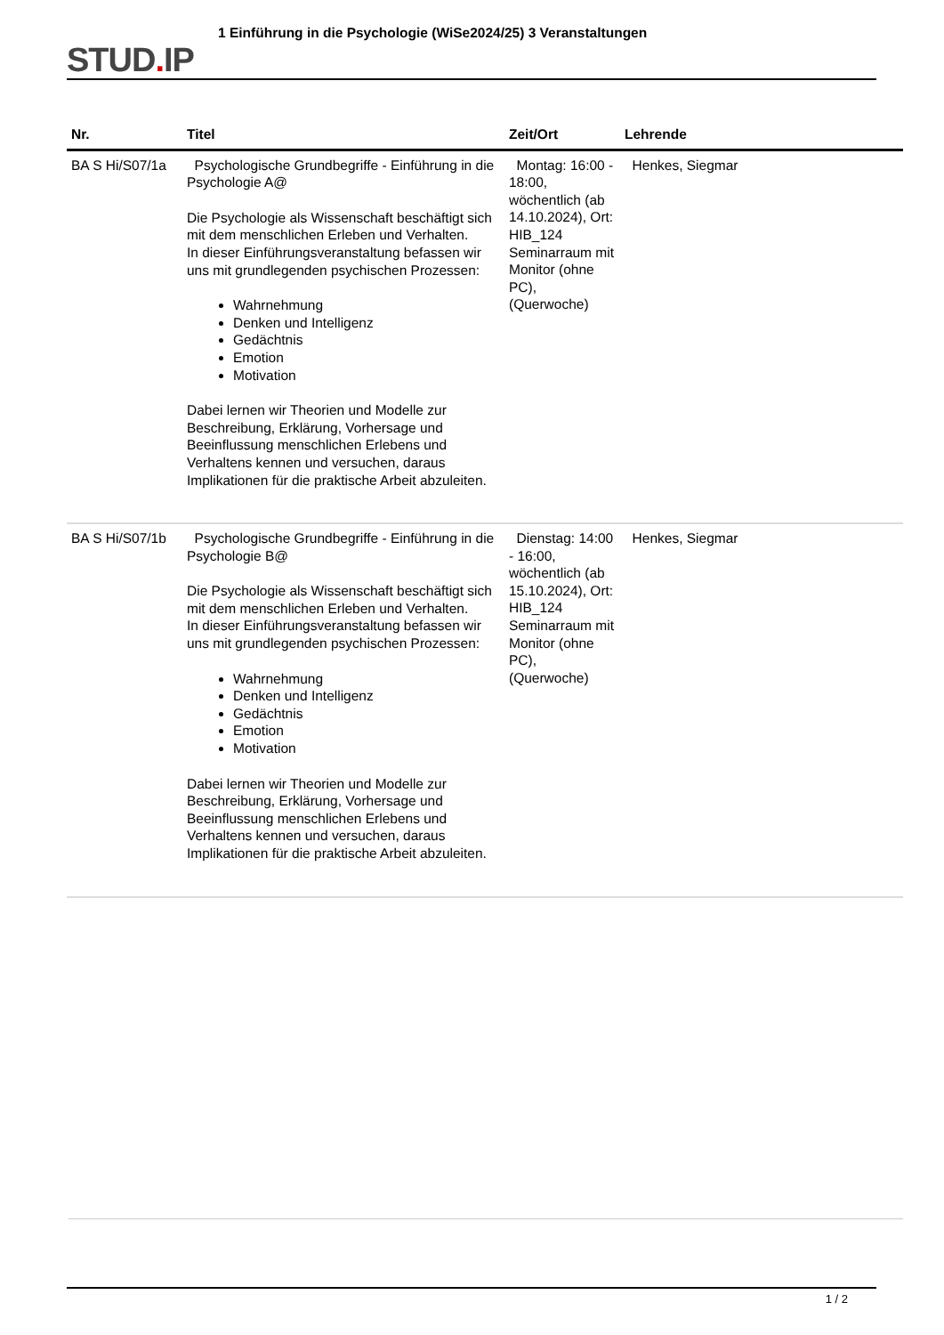STUD. IP
1 Einführung in die Psychologie (WiSe2024/25) 3 Veranstaltungen
| Nr. | Titel | Zeit/Ort | Lehrende |
| --- | --- | --- | --- |
| BA S Hi/S07/1a | Psychologische Grundbegriffe - Einführung in die Psychologie A@ Die Psychologie als Wissenschaft beschäftigt sich mit dem menschlichen Erleben und Verhalten. In dieser Einführungsveranstaltung befassen wir uns mit grundlegenden psychischen Prozessen: Wahrnehmung Denken und Intelligenz Gedächtnis Emotion Motivation Dabei lernen wir Theorien und Modelle zur Beschreibung, Erklärung, Vorhersage und Beeinflussung menschlichen Erlebens und Verhaltens kennen und versuchen, daraus Implikationen für die praktische Arbeit abzuleiten. | Montag: 16:00 - 18:00, wöchentlich (ab 14.10.2024), Ort: HIB_124 Seminarraum mit Monitor (ohne PC), (Querwoche) | Henkes, Siegmar |
| BA S Hi/S07/1b | Psychologische Grundbegriffe - Einführung in die Psychologie B@ Die Psychologie als Wissenschaft beschäftigt sich mit dem menschlichen Erleben und Verhalten. In dieser Einführungsveranstaltung befassen wir uns mit grundlegenden psychischen Prozessen: Wahrnehmung Denken und Intelligenz Gedächtnis Emotion Motivation Dabei lernen wir Theorien und Modelle zur Beschreibung, Erklärung, Vorhersage und Beeinflussung menschlichen Erlebens und Verhaltens kennen und versuchen, daraus Implikationen für die praktische Arbeit abzuleiten. | Dienstag: 14:00 - 16:00, wöchentlich (ab 15.10.2024), Ort: HIB_124 Seminarraum mit Monitor (ohne PC), (Querwoche) | Henkes, Siegmar |
1 / 2